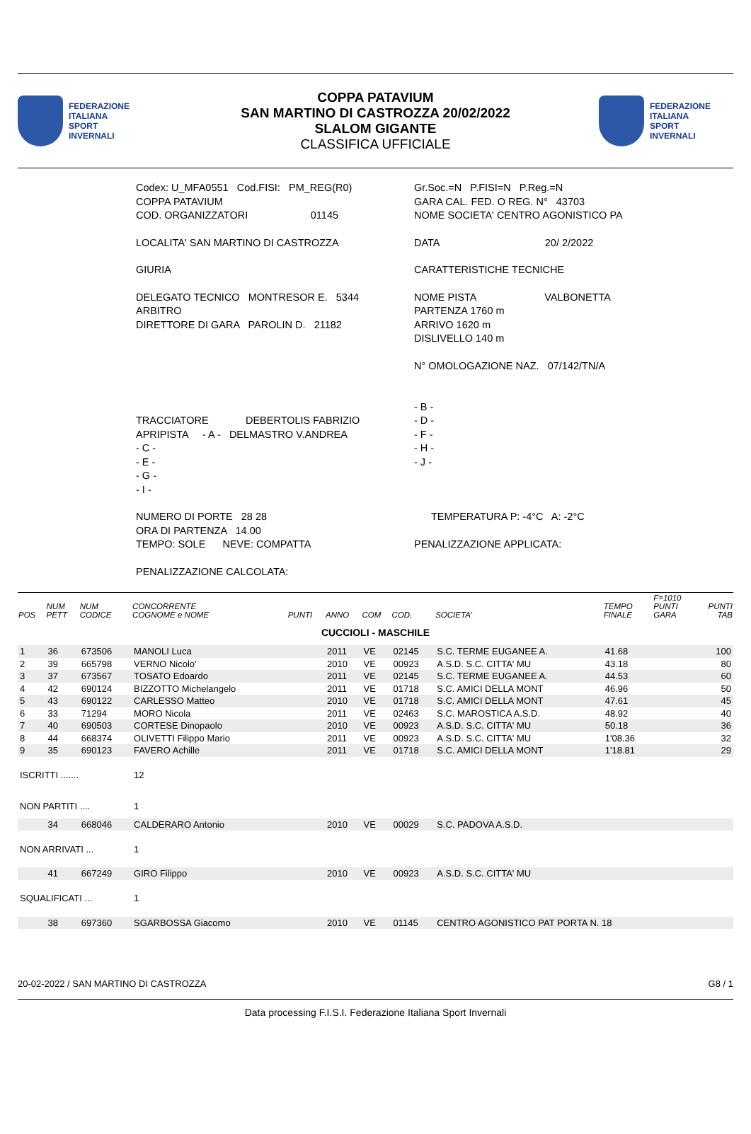FEDERAZIONE
ITALIANA
SPORT
INVERNALI
COPPA PATAVIUM
SAN MARTINO DI CASTROZZA 20/02/2022
SLALOM GIGANTE
CLASSIFICA UFFICIALE
FEDERAZIONE
ITALIANA
SPORT
INVERNALI
Codex: U_MFA0551 Cod.FISI: PM_REG(R0)
COPPA PATAVIUM
COD. ORGANIZZATORI 01145
LOCALITA' SAN MARTINO DI CASTROZZA
GIURIA
DELEGATO TECNICO MONTRESOR E. 5344
ARBITRO
DIRETTORE DI GARA PAROLIN D. 21182
TRACCIATORE DEBERTOLIS FABRIZIO
APRIPISTA - A - DELMASTRO V.ANDREA
- C -
- E -
- G -
- I -
NUMERO DI PORTE 28 28
ORA DI PARTENZA 14.00
TEMPO: SOLE NEVE: COMPATTA
PENALIZZAZIONE CALCOLATA:
Gr.Soc.=N P.FISI=N P.Reg.=N
GARA CAL. FED. O REG. N° 43703
NOME SOCIETA' CENTRO AGONISTICO PA
DATA 20/ 2/2022
CARATTERISTICHE TECNICHE
NOME PISTA VALBONETTA
PARTENZA 1760 m
ARRIVO 1620 m
DISLIVELLO 140 m
N° OMOLOGAZIONE NAZ. 07/142/TN/A
- B -
- D -
- F -
- H -
- J -
TEMPERATURA P: -4°C A: -2°C
PENALIZZAZIONE APPLICATA:
| POS | NUM PETT | NUM CODICE | CONCORRENTE COGNOME e NOME | PUNTI | ANNO | COM | COD. | SOCIETA' | TEMPO FINALE | F=1010 PUNTI GARA | PUNTI TAB |
| --- | --- | --- | --- | --- | --- | --- | --- | --- | --- | --- | --- |
| CUCCIOLI - MASCHILE | | | | | | | | | | | |
| 1 | 36 | 673506 | MANOLI Luca | | 2011 | VE | 02145 | S.C. TERME EUGANEE A. | 41.68 | | 100 |
| 2 | 39 | 665798 | VERNO Nicolo' | | 2010 | VE | 00923 | A.S.D. S.C. CITTA' MU | 43.18 | | 80 |
| 3 | 37 | 673567 | TOSATO Edoardo | | 2011 | VE | 02145 | S.C. TERME EUGANEE A. | 44.53 | | 60 |
| 4 | 42 | 690124 | BIZZOTTO Michelangelo | | 2011 | VE | 01718 | S.C. AMICI DELLA MONT | 46.96 | | 50 |
| 5 | 43 | 690122 | CARLESSO Matteo | | 2010 | VE | 01718 | S.C. AMICI DELLA MONT | 47.61 | | 45 |
| 6 | 33 | 71294 | MORO Nicola | | 2011 | VE | 02463 | S.C. MAROSTICA A.S.D. | 48.92 | | 40 |
| 7 | 40 | 690503 | CORTESE Dinopaolo | | 2010 | VE | 00923 | A.S.D. S.C. CITTA' MU | 50.18 | | 36 |
| 8 | 44 | 668374 | OLIVETTI Filippo Mario | | 2011 | VE | 00923 | A.S.D. S.C. CITTA' MU | 1'08.36 | | 32 |
| 9 | 35 | 690123 | FAVERO Achille | | 2011 | VE | 01718 | S.C. AMICI DELLA MONT | 1'18.81 | | 29 |
| ISCRITTI ....... | | | 12 | | | | | | | | |
| NON PARTITI .... | | | 1 | | | | | | | | |
| | 34 | 668046 | CALDERARO Antonio | | 2010 | VE | 00029 | S.C. PADOVA A.S.D. | | | |
| NON ARRIVATI ... | | | 1 | | | | | | | | |
| | 41 | 667249 | GIRO Filippo | | 2010 | VE | 00923 | A.S.D. S.C. CITTA' MU | | | |
| SQUALIFICATI ... | | | 1 | | | | | | | | |
| | 38 | 697360 | SGARBOSSA Giacomo | | 2010 | VE | 01145 | CENTRO AGONISTICO PAT PORTA N. 18 | | | |
20-02-2022 / SAN MARTINO DI CASTROZZA G8 / 1
Data processing F.I.S.I. Federazione Italiana Sport Invernali